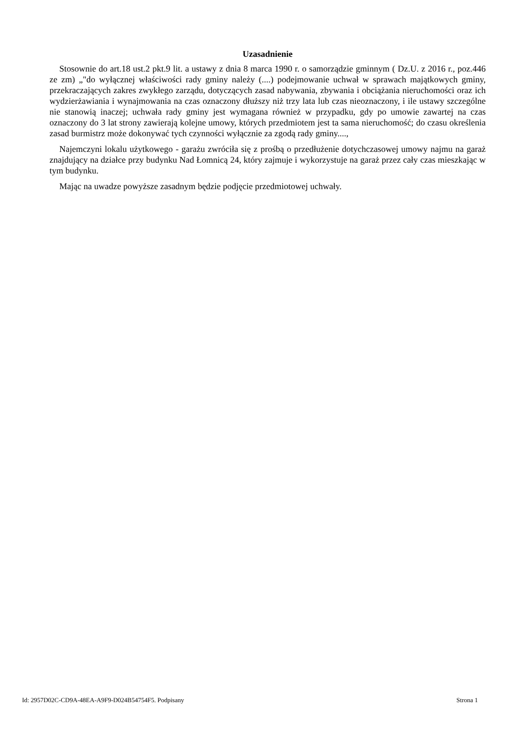Uzasadnienie
Stosownie do art.18 ust.2 pkt.9 lit. a ustawy z dnia 8 marca 1990 r. o samorządzie gminnym ( Dz.U. z 2016 r., poz.446 ze zm) „"do wyłącznej właściwości rady gminy należy (....) podejmowanie uchwał w sprawach majątkowych gminy, przekraczających zakres zwykłego zarządu, dotyczących zasad nabywania, zbywania i obciążania nieruchomości oraz ich wydzierżawiania i wynajmowania na czas oznaczony dłuższy niż trzy lata lub czas nieoznaczony, i ile ustawy szczególne nie stanowią inaczej; uchwała rady gminy jest wymagana również w przypadku, gdy po umowie zawartej na czas oznaczony do 3 lat strony zawierają kolejne umowy, których przedmiotem jest ta sama nieruchomość; do czasu określenia zasad burmistrz może dokonywać tych czynności wyłącznie za zgodą rady gminy....,
Najemczyni lokalu użytkowego - garażu zwróciła się z prośbą o przedłużenie dotychczasowej umowy najmu na garaż znajdujący na działce przy budynku Nad Łomnicą 24, który zajmuje i wykorzystuje na garaż przez cały czas mieszkając w tym budynku.
Mając na uwadze powyższe zasadnym będzie podjęcie przedmiotowej uchwały.
Id: 2957D02C-CD9A-48EA-A9F9-D024B54754F5. Podpisany Strona 1